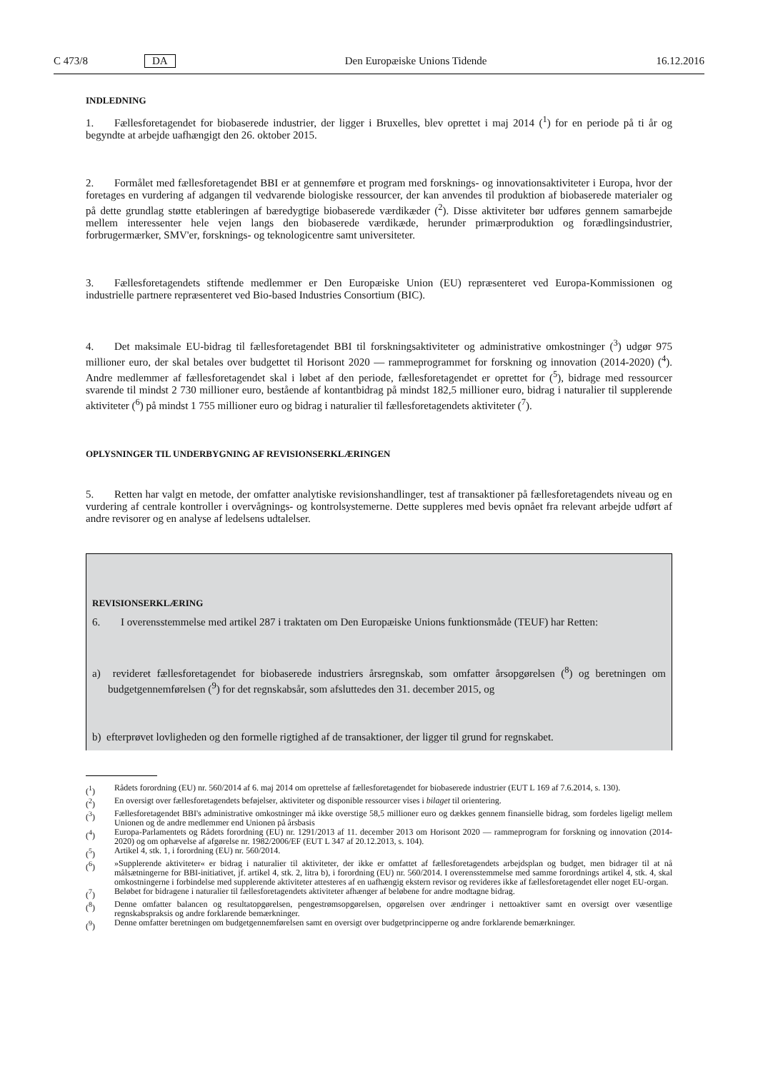C 473/8 DA Den Europæiske Unions Tidende 16.12.2016
INDLEDNING
1. Fællesforetagendet for biobaserede industrier, der ligger i Bruxelles, blev oprettet i maj 2014 (<sup>1</sup>) for en periode på ti år og begyndte at arbejde uafhængigt den 26. oktober 2015.
2. Formålet med fællesforetagendet BBI er at gennemføre et program med forsknings- og innovationsaktiviteter i Europa, hvor der foretages en vurdering af adgangen til vedvarende biologiske ressourcer, der kan anvendes til produktion af biobaserede materialer og på dette grundlag støtte etableringen af bæredygtige biobaserede værdikæder (<sup>2</sup>). Disse aktiviteter bør udføres gennem samarbejde mellem interessenter hele vejen langs den biobaserede værdikæde, herunder primærproduktion og forædlingsindustrier, forbrugermærker, SMV'er, forsknings- og teknologicentre samt universiteter.
3. Fællesforetagendets stiftende medlemmer er Den Europæiske Union (EU) repræsenteret ved Europa-Kommissionen og industrielle partnere repræsenteret ved Bio-based Industries Consortium (BIC).
4. Det maksimale EU-bidrag til fællesforetagendet BBI til forskningsaktiviteter og administrative omkostninger (<sup>3</sup>) udgør 975 millioner euro, der skal betales over budgettet til Horisont 2020 — rammeprogrammet for forskning og innovation (2014-2020) (<sup>4</sup>). Andre medlemmer af fællesforetagendet skal i løbet af den periode, fællesforetagendet er oprettet for (<sup>5</sup>), bidrage med ressourcer svarende til mindst 2 730 millioner euro, bestående af kontantbidrag på mindst 182,5 millioner euro, bidrag i naturalier til supplerende aktiviteter (<sup>6</sup>) på mindst 1 755 millioner euro og bidrag i naturalier til fællesforetagendets aktiviteter (<sup>7</sup>).
OPLYSNINGER TIL UNDERBYGNING AF REVISIONSERKLÆRINGEN
5. Retten har valgt en metode, der omfatter analytiske revisionshandlinger, test af transaktioner på fællesforetagendets niveau og en vurdering af centrale kontroller i overvågnings- og kontrolsystemerne. Dette suppleres med bevis opnået fra relevant arbejde udført af andre revisorer og en analyse af ledelsens udtalelser.
REVISIONSERKLÆRING
6. I overensstemmelse med artikel 287 i traktaten om Den Europæiske Unions funktionsmåde (TEUF) har Retten:
a) revideret fællesforetagendet for biobaserede industriers årsregnskab, som omfatter årsopgørelsen (<sup>8</sup>) og beretningen om budgetgennemførelsen (<sup>9</sup>) for det regnskabsår, som afsluttedes den 31. december 2015, og
b) efterprøvet lovligheden og den formelle rigtighed af de transaktioner, der ligger til grund for regnskabet.
(<sup>1</sup>) Rådets forordning (EU) nr. 560/2014 af 6. maj 2014 om oprettelse af fællesforetagendet for biobaserede industrier (EUT L 169 af 7.6.2014, s. 130).
(<sup>2</sup>) En oversigt over fællesforetagendets beføjelser, aktiviteter og disponible ressourcer vises i bilaget til orientering.
(<sup>3</sup>) Fællesforetagendet BBI's administrative omkostninger må ikke overstige 58,5 millioner euro og dækkes gennem finansielle bidrag, som fordeles ligeligt mellem Unionen og de andre medlemmer end Unionen på årsbasis
(<sup>4</sup>) Europa-Parlamentets og Rådets forordning (EU) nr. 1291/2013 af 11. december 2013 om Horisont 2020 — rammeprogram for forskning og innovation (2014-2020) og om ophævelse af afgørelse nr. 1982/2006/EF (EUT L 347 af 20.12.2013, s. 104).
(<sup>5</sup>) Artikel 4, stk. 1, i forordning (EU) nr. 560/2014.
(<sup>6</sup>) »Supplerende aktiviteter« er bidrag i naturalier til aktiviteter, der ikke er omfattet af fællesforetagendets arbejdsplan og budget, men bidrager til at nå målsætningerne for BBI-initiativet, jf. artikel 4, stk. 2, litra b), i forordning (EU) nr. 560/2014. I overensstemmelse med samme forordnings artikel 4, stk. 4, skal omkostningerne i forbindelse med supplerende aktiviteter attesteres af en uafhængig ekstern revisor og revideres ikke af fællesforetagendet eller noget EU-organ.
(<sup>7</sup>) Beløbet for bidragene i naturalier til fællesforetagendets aktiviteter afhænger af beløbene for andre modtagne bidrag.
(<sup>8</sup>) Denne omfatter balancen og resultatopgørelsen, pengestrømsopgørelsen, opgørelsen over ændringer i nettoaktiver samt en oversigt over væsentlige regnskabspraksis og andre forklarende bemærkninger.
(<sup>9</sup>) Denne omfatter beretningen om budgetgennemførelsen samt en oversigt over budgetprincipperne og andre forklarende bemærkninger.